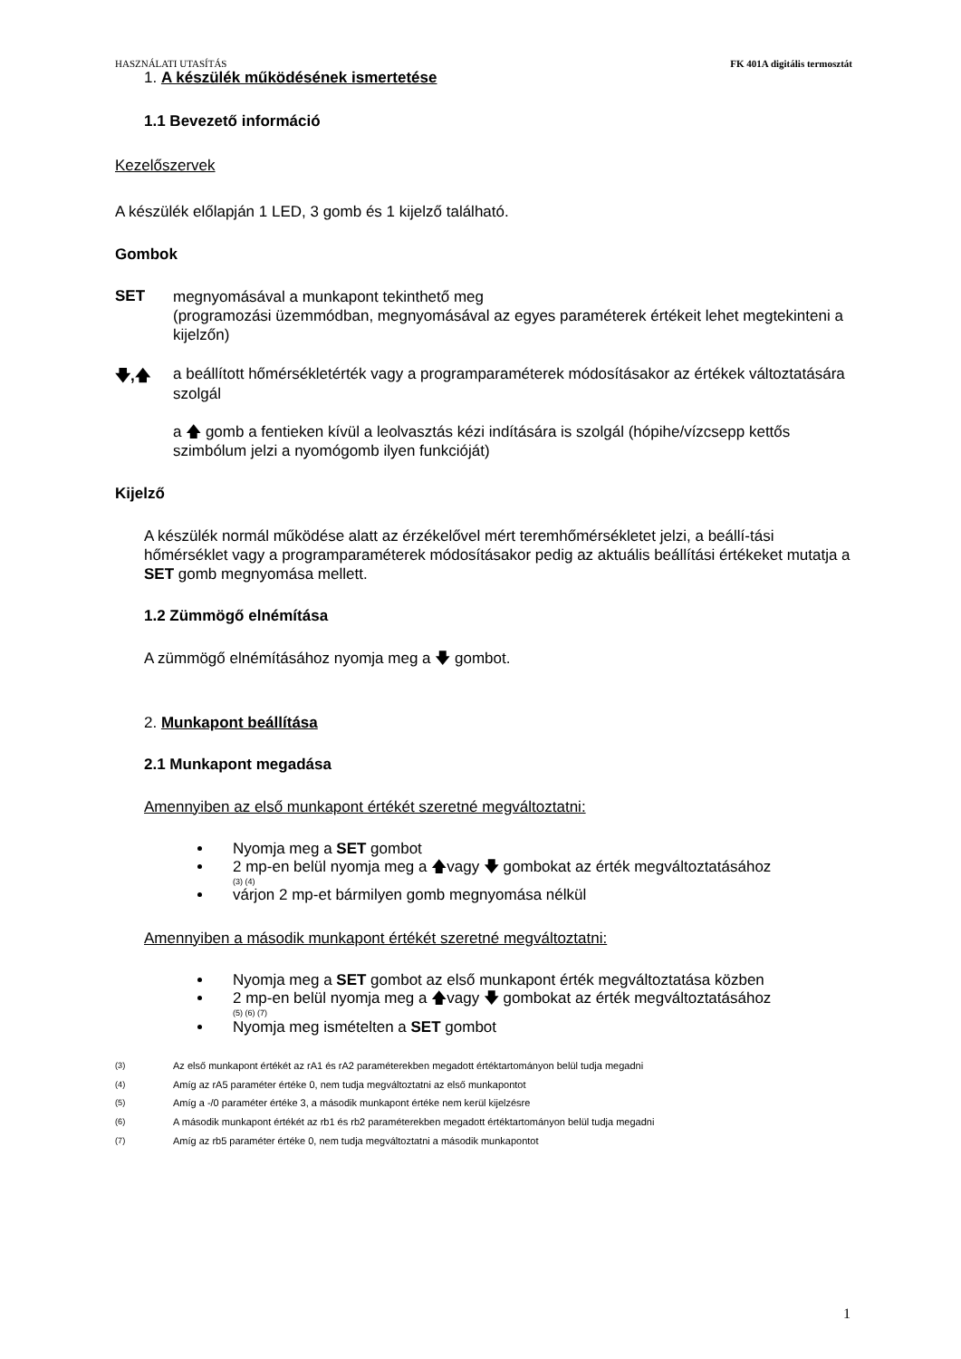HASZNÁLATI UTASÍTÁS FK 401A digitális termosztát
1. A készülék működésének ismertetése
1.1 Bevezető információ
Kezelőszervek
A készülék előlapján 1 LED, 3 gomb és 1 kijelző található.
Gombok
SET
megnyomásával a munkapont tekinthető meg
(programozási üzemmódban, megnyomásával az egyes paraméterek értékeit lehet megtekinteni a kijelzőn)
🡇,🡅
a beállított hőmérsékletérték vagy a programparaméterek módosításakor az értékek változtatására szolgál
a 🡅 gomb a fentieken kívül a leolvasztás kézi indítására is szolgál (hópihe/vízcsepp kettős szimbólum jelzi a nyomógomb ilyen funkcióját)
Kijelző
A készülék normál működése alatt az érzékelővel mért teremhőmérsékletet jelzi, a beállí-tási hőmérséklet vagy a programparaméterek módosításakor pedig az aktuális beállítási értékeket mutatja a SET gomb megnyomása mellett.
1.2 Zümmögő elnémítása
A zümmögő elnémításához nyomja meg a 🡇 gombot.
2. Munkapont beállítása
2.1 Munkapont megadása
Amennyiben az első munkapont értékét szeretné megváltoztatni:
Nyomja meg a SET gombot
2 mp-en belül nyomja meg a 🡅vagy 🡇 gombokat az érték megváltoztatásához
(3) (4)
várjon 2 mp-et bármilyen gomb megnyomása nélkül
Amennyiben a második munkapont értékét szeretné megváltoztatni:
Nyomja meg a SET gombot az első munkapont érték megváltoztatása közben
2 mp-en belül nyomja meg a 🡅vagy 🡇 gombokat az érték megváltoztatásához
(5) (6) (7)
Nyomja meg ismételten a SET gombot
<sup>(3)</sup> Az első munkapont értékét az rA1 és rA2 paraméterekben megadott értéktartományon belül tudja megadni
<sup>(4)</sup> Amíg az rA5 paraméter értéke 0, nem tudja megváltoztatni az első munkapontot
<sup>(5)</sup> Amíg a -/0 paraméter értéke 3, a második munkapont értéke nem kerül kijelzésre
<sup>(6)</sup> A második munkapont értékét az rb1 és rb2 paraméterekben megadott értéktartományon belül tudja megadni
<sup>(7)</sup> Amíg az rb5 paraméter értéke 0, nem tudja megváltoztatni a második munkapontot
1